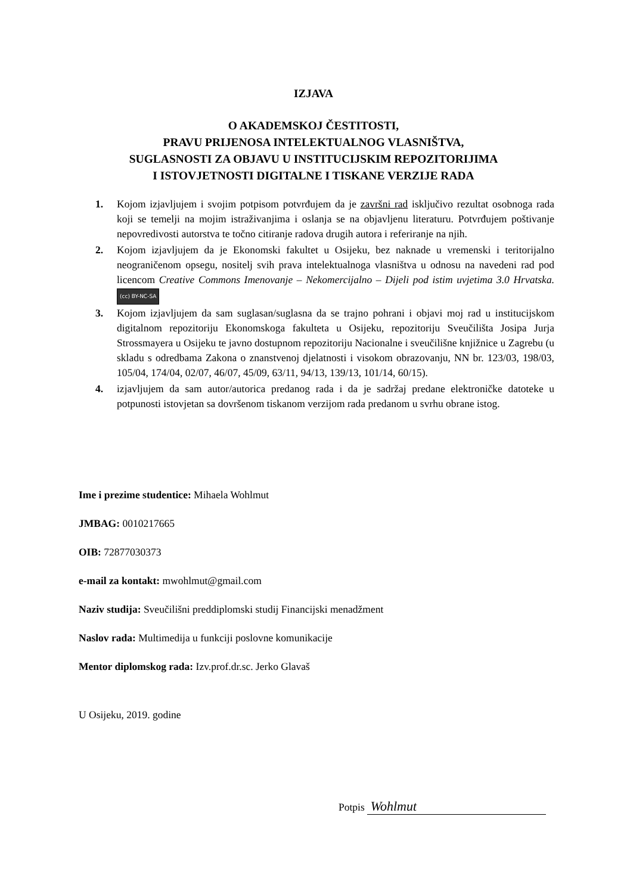IZJAVA
O AKADEMSKOJ ČESTITOSTI,
PRAVU PRIJENOSA INTELEKTUALNOG VLASNIŠTVA,
SUGLASNOSTI ZA OBJAVU U INSTITUCIJSKIM REPOZITORIJIMA
I ISTOVJETNOSTI DIGITALNE I TISKANE VERZIJE RADA
1. Kojom izjavljujem i svojim potpisom potvrđujem da je završni rad isključivo rezultat osobnoga rada koji se temelji na mojim istraživanjima i oslanja se na objavljenu literaturu. Potvrđujem poštivanje nepovredivosti autorstva te točno citiranje radova drugih autora i referiranje na njih.
2. Kojom izjavljujem da je Ekonomski fakultet u Osijeku, bez naknade u vremenski i teritorijalno neograničenom opsegu, nositelj svih prava intelektualnoga vlasništva u odnosu na navedeni rad pod licencom Creative Commons Imenovanje – Nekomercijalno – Dijeli pod istim uvjetima 3.0 Hrvatska. (cc) BY-NC-SA
3. Kojom izjavljujem da sam suglasan/suglasna da se trajno pohrani i objavi moj rad u institucijskom digitalnom repozitoriju Ekonomskoga fakulteta u Osijeku, repozitoriju Sveučilišta Josipa Jurja Strossmayera u Osijeku te javno dostupnom repozitoriju Nacionalne i sveučilišne knjižnice u Zagrebu (u skladu s odredbama Zakona o znanstvenoj djelatnosti i visokom obrazovanju, NN br. 123/03, 198/03, 105/04, 174/04, 02/07, 46/07, 45/09, 63/11, 94/13, 139/13, 101/14, 60/15).
4. izjavljujem da sam autor/autorica predanog rada i da je sadržaj predane elektroničke datoteke u potpunosti istovjetan sa dovršenom tiskanom verzijom rada predanom u svrhu obrane istog.
Ime i prezime studentice: Mihaela Wohlmut
JMBAG: 0010217665
OIB: 72877030373
e-mail za kontakt: mwohlmut@gmail.com
Naziv studija: Sveučilišni preddiplomski studij Financijski menadžment
Naslov rada: Multimedija u funkciji poslovne komunikacije
Mentor diplomskog rada: Izv.prof.dr.sc. Jerko Glavaš
U Osijeku, 2019. godine
Potpis Wohlmut